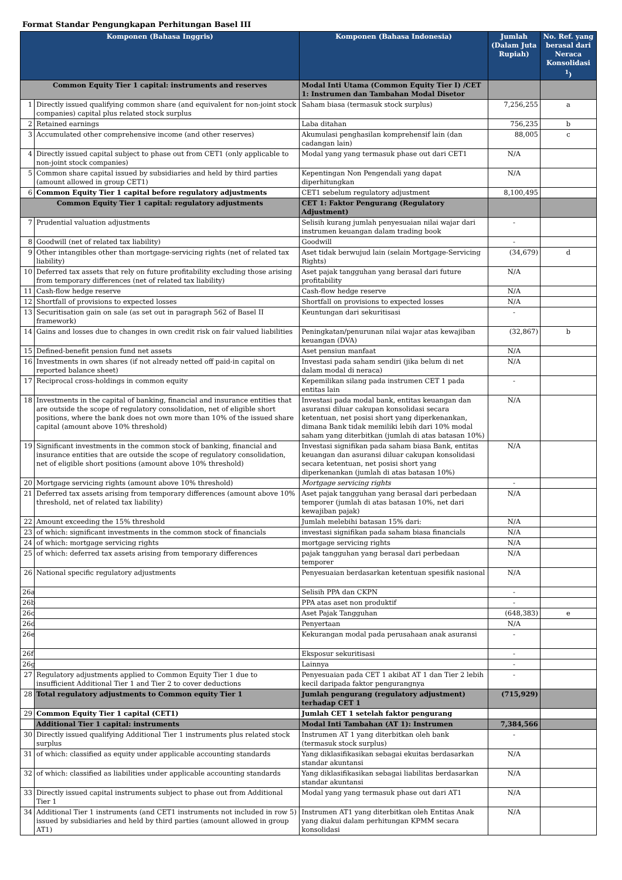Format Standar Pengungkapan Perhitungan Basel III
| Komponen (Bahasa Inggris) | | Komponen (Bahasa Indonesia) | Jumlah (Dalam Juta Rupiah) | No. Ref. yang berasal dari Neraca Konsolidasi <sup>1</sup>) |
| --- | --- | --- | --- | --- |
| Common Equity Tier 1 capital: instruments and reserves | | Modal Inti Utama (Common Equity Tier I) /CET 1: Instrumen dan Tambahan Modal Disetor | | |
| 1 | Directly issued qualifying common share (and equivalent for non-joint stock companies) capital plus related stock surplus | Saham biasa (termasuk stock surplus) | 7,256,255 | a |
| 2 | Retained earnings | Laba ditahan | 756,235 | b |
| 3 | Accumulated other comprehensive income (and other reserves) | Akumulasi penghasilan komprehensif lain (dan cadangan lain) | 88,005 | c |
| 4 | Directly issued capital subject to phase out from CET1 (only applicable to non-joint stock companies) | Modal yang yang termasuk phase out dari CET1 | N/A | |
| 5 | Common share capital issued by subsidiaries and held by third parties (amount allowed in group CET1) | Kepentingan Non Pengendali yang dapat diperhitungkan | N/A | |
| 6 | Common Equity Tier 1 capital before regulatory adjustments | CET1 sebelum regulatory adjustment | 8,100,495 | |
| Common Equity Tier 1 capital: regulatory adjustments | | CET 1: Faktor Pengurang (Regulatory Adjustment) | | |
| 7 | Prudential valuation adjustments | Selisih kurang jumlah penyesuaian nilai wajar dari instrumen keuangan dalam trading book | - | |
| 8 | Goodwill (net of related tax liability) | Goodwill | - | |
| 9 | Other intangibles other than mortgage-servicing rights (net of related tax liability) | Aset tidak berwujud lain (selain Mortgage-Servicing Rights) | (34,679) | d |
| 10 | Deferred tax assets that rely on future profitability excluding those arising from temporary differences (net of related tax liability) | Aset pajak tangguhan yang berasal dari future profitability | N/A | |
| 11 | Cash-flow hedge reserve | Cash-flow hedge reserve | N/A | |
| 12 | Shortfall of provisions to expected losses | Shortfall on provisions to expected losses | N/A | |
| 13 | Securitisation gain on sale (as set out in paragraph 562 of Basel II framework) | Keuntungan dari sekuritisasi | - | |
| 14 | Gains and losses due to changes in own credit risk on fair valued liabilities | Peningkatan/penurunan nilai wajar atas kewajiban keuangan (DVA) | (32,867) | b |
| 15 | Defined-benefit pension fund net assets | Aset pensiun manfaat | N/A | |
| 16 | Investments in own shares (if not already netted off paid-in capital on reported balance sheet) | Investasi pada saham sendiri (jika belum di net dalam modal di neraca) | N/A | |
| 17 | Reciprocal cross-holdings in common equity | Kepemilikan silang pada instrumen CET 1 pada entitas lain | - | |
| 18 | Investments in the capital of banking, financial and insurance entities that are outside the scope of regulatory consolidation, net of eligible short positions, where the bank does not own more than 10% of the issued share capital (amount above 10% threshold) | Investasi pada modal bank, entitas keuangan dan asuransi diluar cakupan konsolidasi secara ketentuan, net posisi short yang diperkenankan, dimana Bank tidak memiliki lebih dari 10% modal saham yang diterbitkan (jumlah di atas batasan 10%) | N/A | |
| 19 | Significant investments in the common stock of banking, financial and insurance entities that are outside the scope of regulatory consolidation, net of eligible short positions (amount above 10% threshold) | Investasi signifikan pada saham biasa Bank, entitas keuangan dan asuransi diluar cakupan konsolidasi secara ketentuan, net posisi short yang diperkenankan (jumlah di atas batasan 10%) | N/A | |
| 20 | Mortgage servicing rights (amount above 10% threshold) | Mortgage servicing rights | - | |
| 21 | Deferred tax assets arising from temporary differences (amount above 10% threshold, net of related tax liability) | Aset pajak tangguhan yang berasal dari perbedaan temporer (jumlah di atas batasan 10%, net dari kewajiban pajak) | N/A | |
| 22 | Amount exceeding the 15% threshold | Jumlah melebihi batasan 15% dari: | N/A | |
| 23 | of which: significant investments in the common stock of financials | investasi signifikan pada saham biasa financials | N/A | |
| 24 | of which: mortgage servicing rights | mortgage servicing rights | N/A | |
| 25 | of which: deferred tax assets arising from temporary differences | pajak tangguhan yang berasal dari perbedaan temporer | N/A | |
| 26 | National specific regulatory adjustments | Penyesuaian berdasarkan ketentuan spesifik nasional | N/A | |
| 26a | | Selisih PPA dan CKPN | - | |
| 26b | | PPA atas aset non produktif | - | |
| 26c | | Aset Pajak Tangguhan | (648,383) | e |
| 26d | | Penyertaan | N/A | |
| 26e | | Kekurangan modal pada perusahaan anak asuransi | - | |
| 26f | | Eksposur sekuritisasi | - | |
| 26g | | Lainnya | - | |
| 27 | Regulatory adjustments applied to Common Equity Tier 1 due to insufficient Additional Tier 1 and Tier 2 to cover deductions | Penyesuaian pada CET 1 akibat AT 1 dan Tier 2 lebih kecil daripada faktor pengurangnya | - | |
| 28 | Total regulatory adjustments to Common equity Tier 1 | Jumlah pengurang (regulatory adjustment) terhadap CET 1 | (715,929) | |
| 29 | Common Equity Tier 1 capital (CET1) | Jumlah CET 1 setelah faktor pengurang | | |
| | Additional Tier 1 capital: instruments | Modal Inti Tambahan (AT 1): Instrumen | 7,384,566 | |
| 30 | Directly issued qualifying Additional Tier 1 instruments plus related stock surplus | Instrumen AT 1 yang diterbitkan oleh bank (termasuk stock surplus) | - | |
| 31 | of which: classified as equity under applicable accounting standards | Yang diklasifikasikan sebagai ekuitas berdasarkan standar akuntansi | N/A | |
| 32 | of which: classified as liabilities under applicable accounting standards | Yang diklasifikasikan sebagai liabilitas berdasarkan standar akuntansi | N/A | |
| 33 | Directly issued capital instruments subject to phase out from Additional Tier 1 | Modal yang yang termasuk phase out dari AT1 | N/A | |
| 34 | Additional Tier 1 instruments (and CET1 instruments not included in row 5) issued by subsidiaries and held by third parties (amount allowed in group AT1) | Instrumen AT1 yang diterbitkan oleh Entitas Anak yang diakui dalam perhitungan KPMM secara konsolidasi | N/A | |